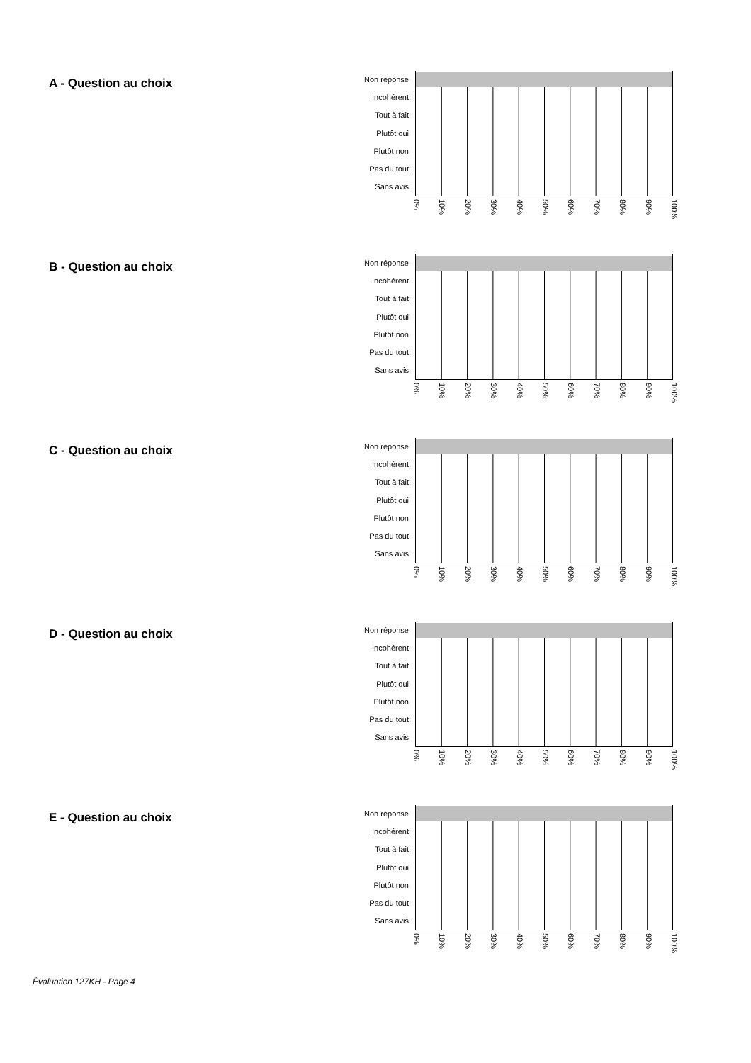A - Question au choix
Non réponse
Incohérent
Tout à fait
Plutôt oui
Plutôt non
Pas du tout
Sans avis
0% 10% 20% 30% 40% 50% 60% 70% 80% 90% 100%
B - Question au choix
Non réponse
Incohérent
Tout à fait
Plutôt oui
Plutôt non
Pas du tout
Sans avis
0% 10% 20% 30% 40% 50% 60% 70% 80% 90% 100%
C - Question au choix
Non réponse
Incohérent
Tout à fait
Plutôt oui
Plutôt non
Pas du tout
Sans avis
0% 10% 20% 30% 40% 50% 60% 70% 80% 90% 100%
D - Question au choix
Non réponse
Incohérent
Tout à fait
Plutôt oui
Plutôt non
Pas du tout
Sans avis
0% 10% 20% 30% 40% 50% 60% 70% 80% 90% 100%
E - Question au choix
Non réponse
Incohérent
Tout à fait
Plutôt oui
Plutôt non
Pas du tout
Sans avis
0% 10% 20% 30% 40% 50% 60% 70% 80% 90% 100%
Évaluation 127KH - Page 4